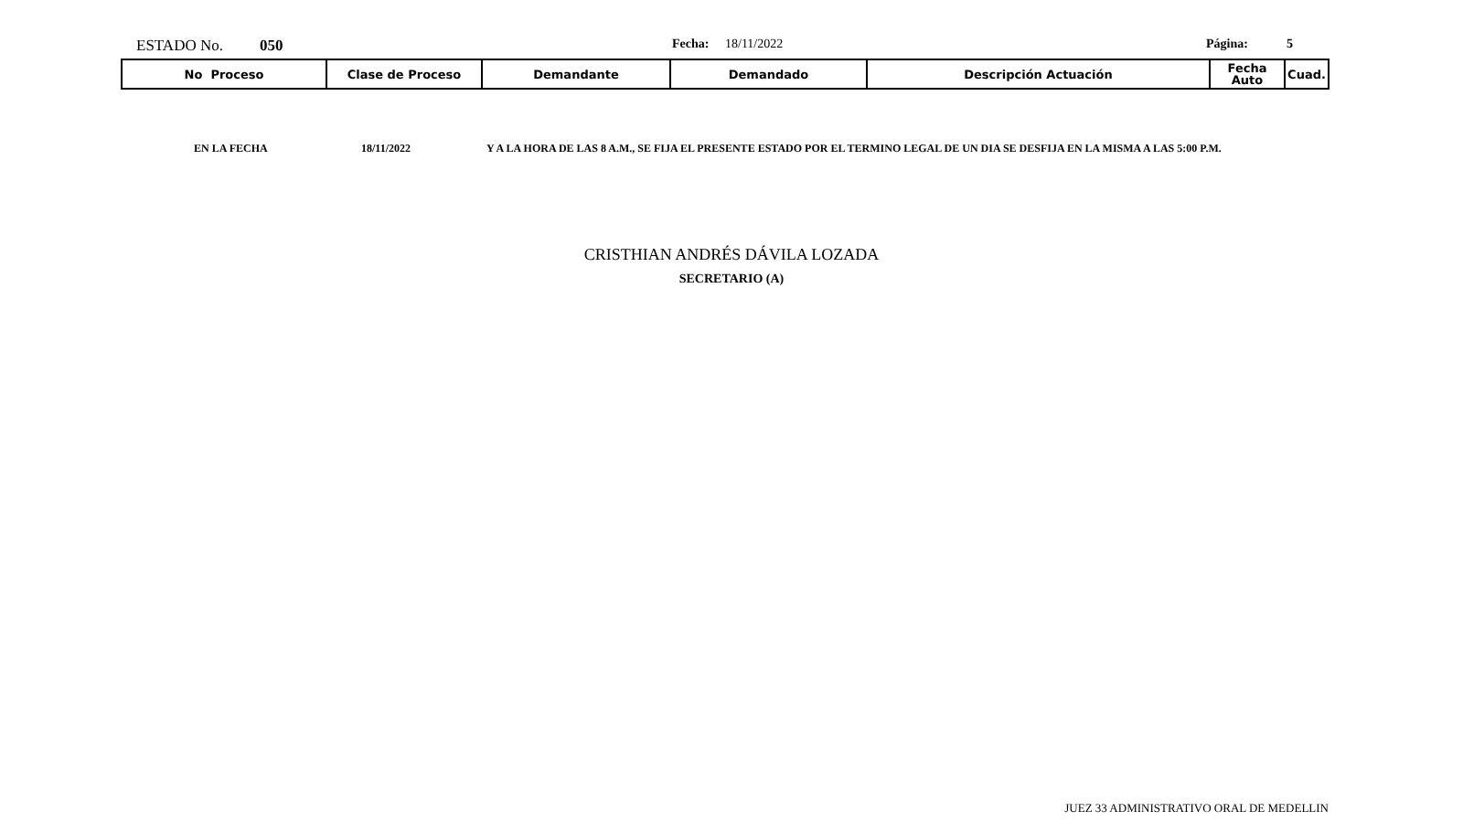ESTADO No. 050 Fecha: 18/11/2022 Página: 5
| No Proceso | Clase de Proceso | Demandante | Demandado | Descripción Actuación | Fecha Auto | Cuad. |
| --- | --- | --- | --- | --- | --- | --- |
EN LA FECHA 18/11/2022
Y A LA HORA DE LAS 8 A.M., SE FIJA EL PRESENTE ESTADO POR EL TERMINO LEGAL DE UN DIA SE DESFIJA EN LA MISMA A LAS 5:00 P.M.
CRISTHIAN ANDRÉS DÁVILA LOZADA
SECRETARIO (A)
JUEZ 33 ADMINISTRATIVO ORAL DE MEDELLIN